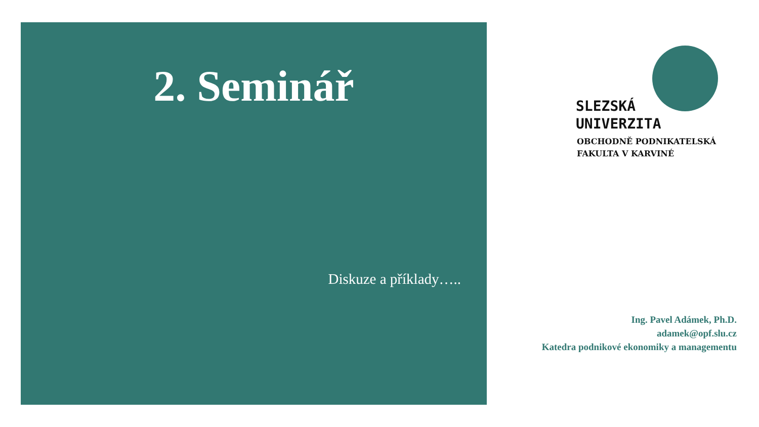2. Seminář
Diskuze a příklady…..
SLEZSKÁ
UNIVERZITA
OBCHODNĚ PODNIKATELSKÁ
FAKULTA V KARVINÉ
Ing. Pavel Adámek, Ph.D.
adamek@opf.slu.cz
Katedra podnikové ekonomiky a managementu